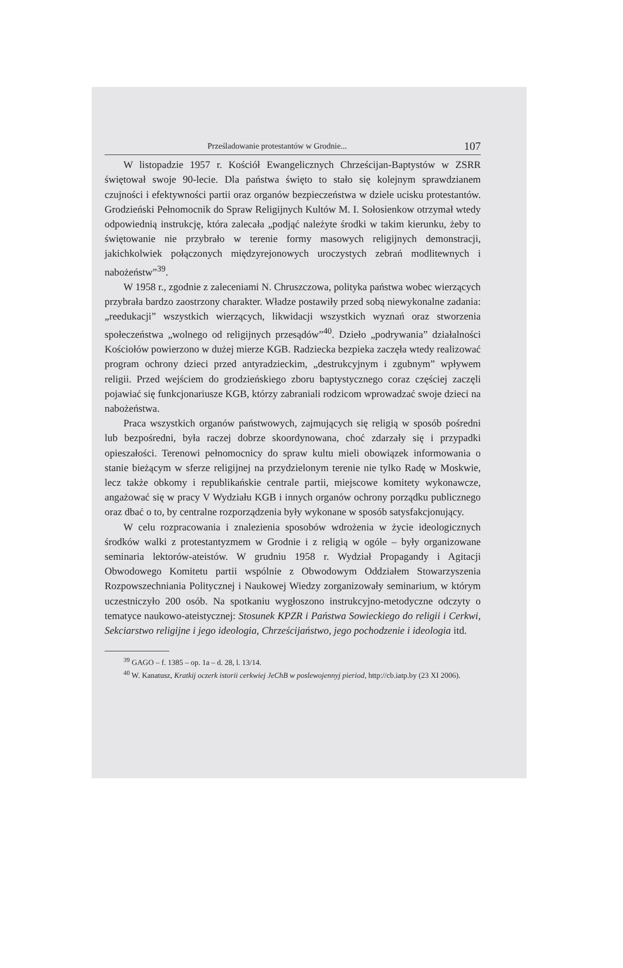Prześladowanie protestantów w Grodnie... 107
W listopadzie 1957 r. Kościół Ewangelicznych Chrześcijan-Baptystów w ZSRR świętował swoje 90-lecie. Dla państwa święto to stało się kolejnym sprawdzianem czujności i efektywności partii oraz organów bezpieczeństwa w dziele ucisku protestantów. Grodzieński Pełnomocnik do Spraw Religijnych Kultów M. I. Sołosienkow otrzymał wtedy odpowiednią instrukcję, która zalecała „podjąć należyte środki w takim kierunku, żeby to świętowanie nie przybrało w terenie formy masowych religijnych demonstracji, jakichkolwiek połączonych międzyrejonowych uroczystych zebrań modlitewnych i nabożeństw”<sup>39</sup>.
W 1958 r., zgodnie z zaleceniami N. Chruszczowa, polityka państwa wobec wierzących przybrała bardzo zaostrzony charakter. Władze postawiły przed sobą niewykonalne zadania: „reedukacji” wszystkich wierzących, likwidacji wszystkich wyznań oraz stworzenia społeczeństwa „wolnego od religijnych przesądów”<sup>40</sup>. Dzieło „podrywania” działalności Kościołów powierzono w dużej mierze KGB. Radziecka bezpieka zaczęła wtedy realizować program ochrony dzieci przed antyradzieckim, „destrukcyjnym i zgubnym” wpływem religii. Przed wejściem do grodzieńskiego zboru baptystycznego coraz częściej zaczęli pojawiać się funkcjonariusze KGB, którzy zabraniali rodzicom wprowadzać swoje dzieci na nabożeństwa.
Praca wszystkich organów państwowych, zajmujących się religią w sposób pośredni lub bezpośredni, była raczej dobrze skoordynowana, choć zdarzały się i przypadki opieszałości. Terenowi pełnomocnicy do spraw kultu mieli obowiązek informowania o stanie bieżącym w sferze religijnej na przydzielonym terenie nie tylko Radę w Moskwie, lecz także obkomy i republikańskie centrale partii, miejscowe komitety wykonawcze, angażować się w pracy V Wydziału KGB i innych organów ochrony porządku publicznego oraz dbać o to, by centralne rozporządzenia były wykonane w sposób satysfakcjonujący.
W celu rozpracowania i znalezienia sposobów wdrożenia w życie ideologicznych środków walki z protestantyzmem w Grodnie i z religią w ogóle – były organizowane seminaria lektorów-ateistów. W grudniu 1958 r. Wydział Propagandy i Agitacji Obwodowego Komitetu partii wspólnie z Obwodowym Oddziałem Stowarzyszenia Rozpowszechniania Politycznej i Naukowej Wiedzy zorganizowały seminarium, w którym uczestniczyło 200 osób. Na spotkaniu wygłoszono instrukcyjno-metodyczne odczyty o tematyce naukowo-ateistycznej: Stosunek KPZR i Państwa Sowieckiego do religii i Cerkwi, Sekciarstwo religijne i jego ideologia, Chrześcijaństwo, jego pochodzenie i ideologia itd.
<sup>39</sup> GAGO – f. 1385 – op. 1a – d. 28, l. 13/14.
<sup>40</sup> W. Kanatusz, Kratkij oczerk istorii cerkwiej JeChB w poslewojennyj pieriod, http://cb.iatp.by (23 XI 2006).